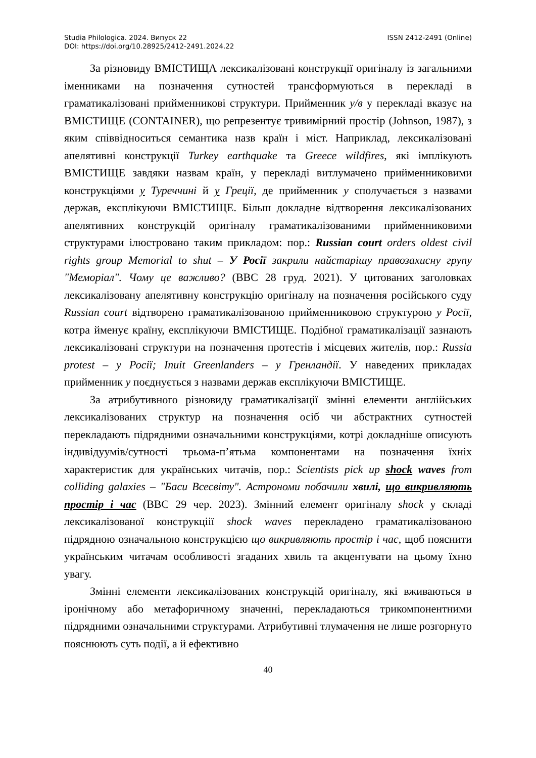Studia Philologica. 2024. Випуск 22 ISSN 2412-2491 (Online)
DOI: https://doi.org/10.28925/2412-2491.2024.22
За різновиду ВМІСТИЩА лексикалізовані конструкції оригіналу із загальними іменниками на позначення сутностей трансформуються в перекладі в граматикалізовані прийменникові структури. Прийменник у/в у перекладі вказує на ВМІСТИЩЕ (CONTAINER), що репрезентує тривимірний простір (Johnson, 1987), з яким співвідноситься семантика назв країн і міст. Наприклад, лексикалізовані апелятивні конструкції Turkey earthquake та Greece wildfires, які імплікують ВМІСТИЩЕ завдяки назвам країн, у перекладі витлумачено прийменниковими конструкціями у Туреччині й у Греції, де прийменник у сполучається з назвами держав, експлікуючи ВМІСТИЩЕ. Більш докладне відтворення лексикалізованих апелятивних конструкцій оригіналу граматикалізованими прийменниковими структурами ілюстровано таким прикладом: пор.: Russian court orders oldest civil rights group Memorial to shut – У Росії закрили найстарішу правозахисну групу "Меморіал". Чому це важливо? (BBC 28 груд. 2021). У цитованих заголовках лексикалізовану апелятивну конструкцію оригіналу на позначення російського суду Russian court відтворено граматикалізованою прийменниковою структурою у Росії, котра йменує країну, експлікуючи ВМІСТИЩЕ. Подібної граматикалізації зазнають лексикалізовані структури на позначення протестів і місцевих жителів, пор.: Russia protest – у Росії; Inuit Greenlanders – у Гренландії. У наведених прикладах прийменник у поєднується з назвами держав експлікуючи ВМІСТИЩЕ.
За атрибутивного різновиду граматикалізації змінні елементи англійських лексикалізованих структур на позначення осіб чи абстрактних сутностей перекладають підрядними означальними конструкціями, котрі докладніше описують індивідуумів/сутності трьома-п’ятьма компонентами на позначення їхніх характеристик для українських читачів, пор.: Scientists pick up shock waves from colliding galaxies – "Баси Всесвіту". Астрономи побачили хвилі, що викривляють простір і час (BBC 29 чер. 2023). Змінний елемент оригіналу shock у складі лексикалізованої конструкціії shock waves перекладено граматикалізованою підрядною означальною конструкцією що викривляють простір і час, щоб пояснити українським читачам особливості згаданих хвиль та акцентувати на цьому їхню увагу.
Змінні елементи лексикалізованих конструкцій оригіналу, які вживаються в іронічному або метафоричному значенні, перекладаються трикомпонентними підрядними означальними структурами. Атрибутивні тлумачення не лише розгорнуто пояснюють суть події, а й ефективно
40